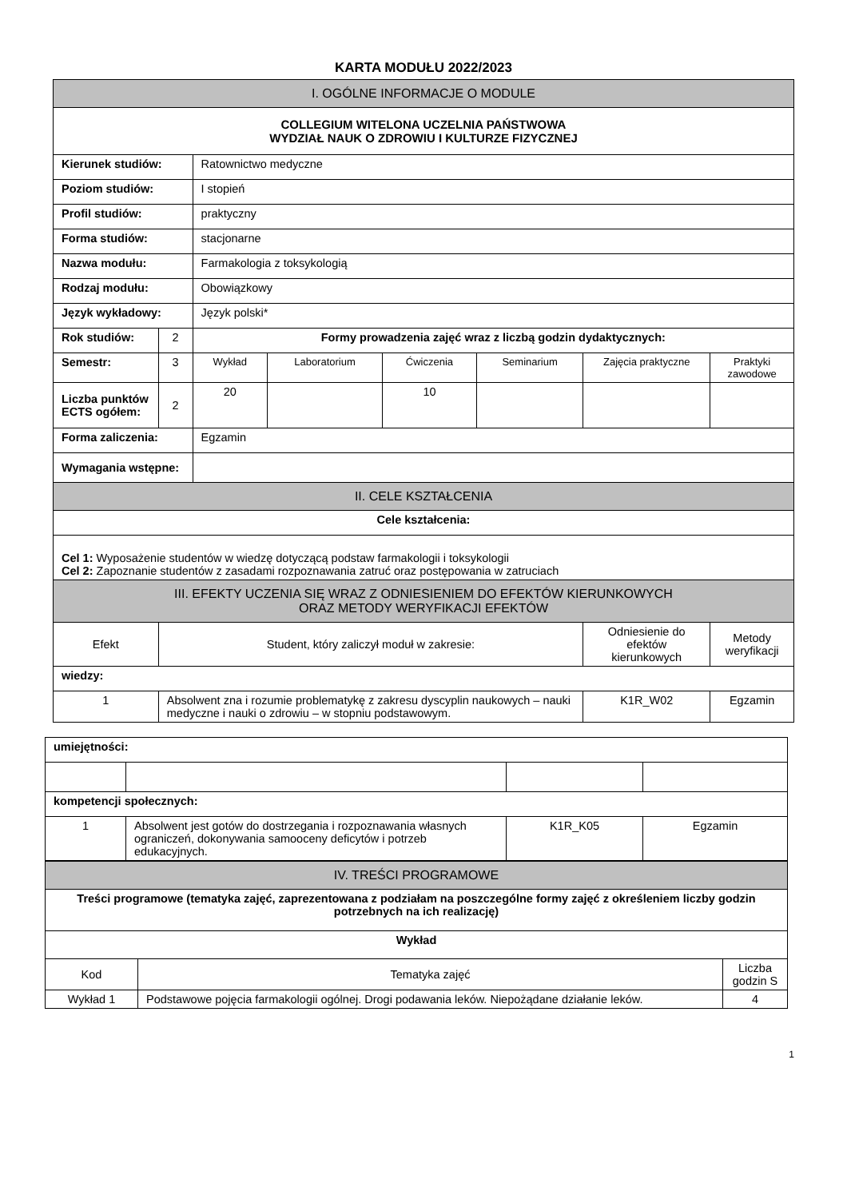KARTA MODUŁU 2022/2023
| I. OGÓLNE INFORMACJE O MODULE | | | | | | | |
| COLLEGIUM WITELONA UCZELNIA PAŃSTWOWA WYDZIAŁ NAUK O ZDROWIU I KULTURZE FIZYCZNEJ | | | | | | | |
| Kierunek studiów: | | Ratownictwo medyczne | | | | | |
| Poziom studiów: | | I stopień | | | | | |
| Profil studiów: | | praktyczny | | | | | |
| Forma studiów: | | stacjonarne | | | | | |
| Nazwa modułu: | | Farmakologia z toksykologią | | | | | |
| Rodzaj modułu: | | Obowiązkowy | | | | | |
| Język wykładowy: | | Język polski* | | | | | |
| Rok studiów: | 2 | Formy prowadzenia zajęć wraz z liczbą godzin dydaktycznych: | | | | | |
| Semestr: | 3 | Wykład | Laboratorium | Ćwiczenia | Seminarium | Zajęcia praktyczne | Praktyki zawodowe |
| Liczba punktów ECTS ogółem: | 2 | 20 | | 10 | | | |
| Forma zaliczenia: | | Egzamin | | | | | |
| Wymagania wstępne: | | | | | | | |
| II. CELE KSZTAŁCENIA | | | | | | | |
| Cele kształcenia: | | | | | | | |
| Cel 1: Wyposażenie studentów w wiedzę dotyczącą podstaw farmakologii i toksykologii Cel 2: Zapoznanie studentów z zasadami rozpoznawania zatruć oraz postępowania w zatruciach | | | | | | | |
| III. EFEKTY UCZENIA SIĘ WRAZ Z ODNIESIENIEM DO EFEKTÓW KIERUNKOWYCH ORAZ METODY WERYFIKACJI EFEKTÓW | | | | | | | |
| Efekt | Student, który zaliczył moduł w zakresie: | | | | | Odniesienie do efektów kierunkowych | Metody weryfikacji |
| wiedzy: | | | | | | | |
| 1 | Absolwent zna i rozumie problematykę z zakresu dyscyplin naukowych – nauki medyczne i nauki o zdrowiu – w stopniu podstawowym. | | | | | K1R_W02 | Egzamin |
| umiejętności: | | | |
| kompetencji społecznych: | | | |
| 1 | Absolwent jest gotów do dostrzegania i rozpoznawania własnych ograniczeń, dokonywania samooceny deficytów i potrzeb edukacyjnych. | K1R_K05 | Egzamin |
| IV. TREŚCI PROGRAMOWE | | |
| Treści programowe (tematyka zajęć, zaprezentowana z podziałam na poszczególne formy zajęć z określeniem liczby godzin potrzebnych na ich realizację) | | |
| Wykład | | |
| Kod | Tematyka zajęć | Liczba godzin S |
| Wykład 1 | Podstawowe pojęcia farmakologii ogólnej. Drogi podawania leków. Niepożądane działanie leków. | 4 |
1